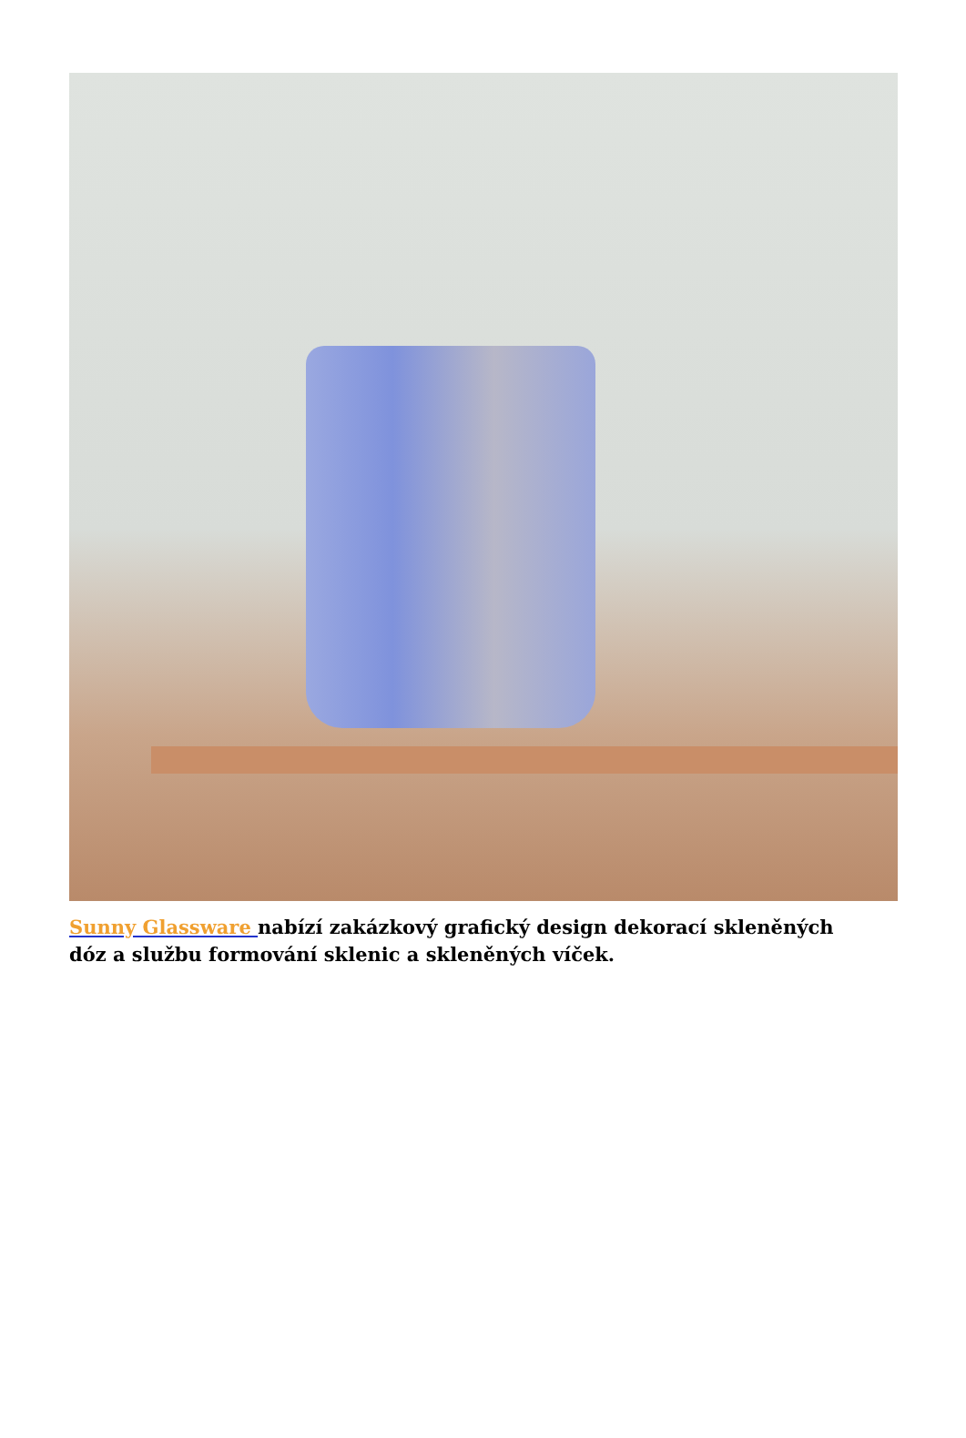Sunny Glassware nabízí zakázkový grafický design dekorací skleněných dóz a službu formování sklenic a skleněných víček.